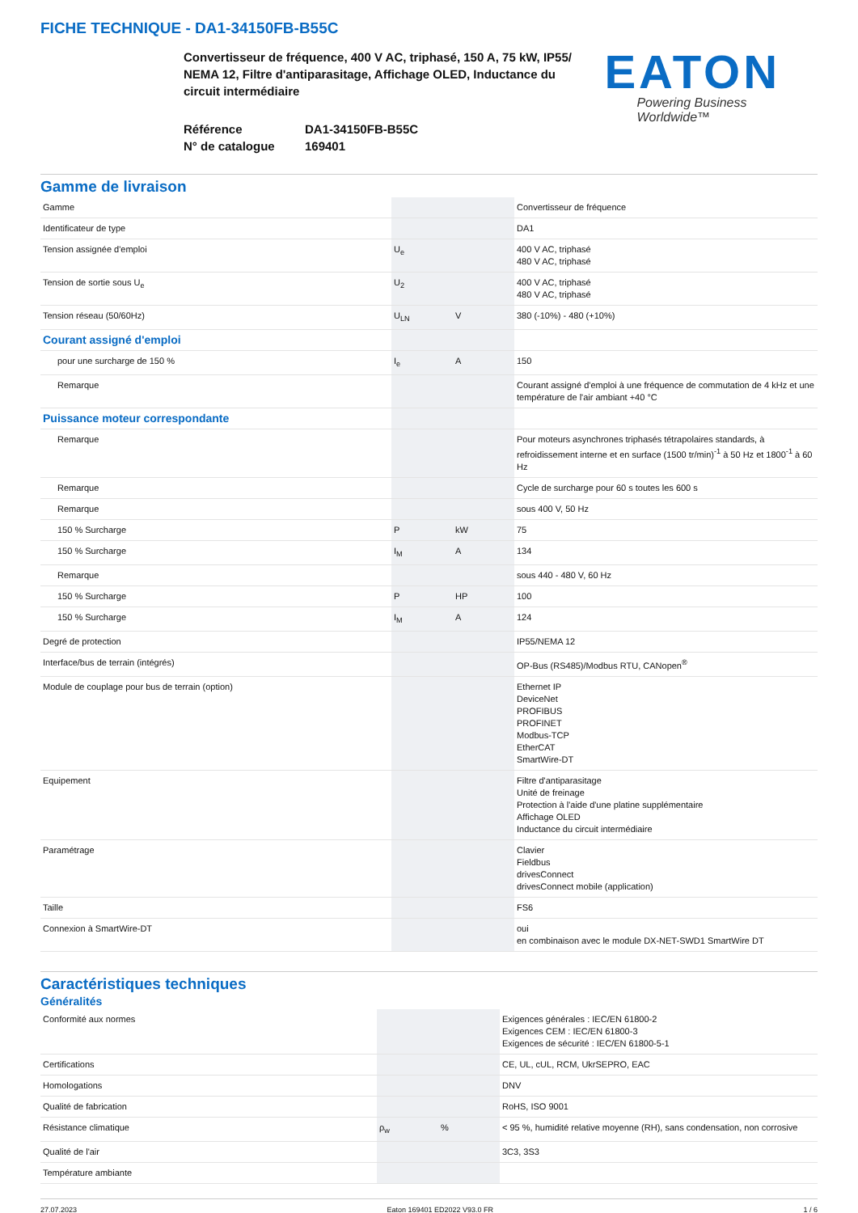FICHE TECHNIQUE - DA1-34150FB-B55C
Convertisseur de fréquence, 400 V AC, triphasé, 150 A, 75 kW, IP55/ NEMA 12, Filtre d'antiparasitage, Affichage OLED, Inductance du circuit intermédiaire
Référence DA1-34150FB-B55C
N° de catalogue 169401
EATON
Powering Business Worldwide™
Gamme de livraison
| Gamme | | | Convertisseur de fréquence |
| Identificateur de type | | | DA1 |
| Tension assignée d'emploi | U<sub>e</sub> | | 400 V AC, triphasé 480 V AC, triphasé |
| Tension de sortie sous U<sub>e</sub> | U<sub>2</sub> | | 400 V AC, triphasé 480 V AC, triphasé |
| Tension réseau (50/60Hz) | U<sub>LN</sub> | V | 380 (-10%) - 480 (+10%) |
| Courant assigné d'emploi | | | |
| pour une surcharge de 150 % | I<sub>e</sub> | A | 150 |
| Remarque | | | Courant assigné d'emploi à une fréquence de commutation de 4 kHz et une température de l'air ambiant +40 °C |
| Puissance moteur correspondante | | | |
| Remarque | | | Pour moteurs asynchrones triphasés tétrapolaires standards, à refroidissement interne et en surface (1500 tr/min)<sup>-1</sup> à 50 Hz et 1800<sup>-1</sup> à 60 Hz |
| Remarque | | | Cycle de surcharge pour 60 s toutes les 600 s |
| Remarque | | | sous 400 V, 50 Hz |
| 150 % Surcharge | P | kW | 75 |
| 150 % Surcharge | I<sub>M</sub> | A | 134 |
| Remarque | | | sous 440 - 480 V, 60 Hz |
| 150 % Surcharge | P | HP | 100 |
| 150 % Surcharge | I<sub>M</sub> | A | 124 |
| Degré de protection | | | IP55/NEMA 12 |
| Interface/bus de terrain (intégrés) | | | OP-Bus (RS485)/Modbus RTU, CANopen<sup>®</sup> |
| Module de couplage pour bus de terrain (option) | | | Ethernet IP DeviceNet PROFIBUS PROFINET Modbus-TCP EtherCAT SmartWire-DT |
| Equipement | | | Filtre d'antiparasitage Unité de freinage Protection à l'aide d'une platine supplémentaire Affichage OLED Inductance du circuit intermédiaire |
| Paramétrage | | | Clavier Fieldbus drivesConnect drivesConnect mobile (application) |
| Taille | | | FS6 |
| Connexion à SmartWire-DT | | | oui en combinaison avec le module DX-NET-SWD1 SmartWire DT |
Caractéristiques techniques
Généralités
| Conformité aux normes | | | Exigences générales : IEC/EN 61800-2 Exigences CEM : IEC/EN 61800-3 Exigences de sécurité : IEC/EN 61800-5-1 |
| Certifications | | | CE, UL, cUL, RCM, UkrSEPRO, EAC |
| Homologations | | | DNV |
| Qualité de fabrication | | | RoHS, ISO 9001 |
| Résistance climatique | ρ<sub>w</sub> | % | < 95 %, humidité relative moyenne (RH), sans condensation, non corrosive |
| Qualité de l'air | | | 3C3, 3S3 |
| Température ambiante | | | |
27.07.2023 Eaton 169401 ED2022 V93.0 FR 1 / 6